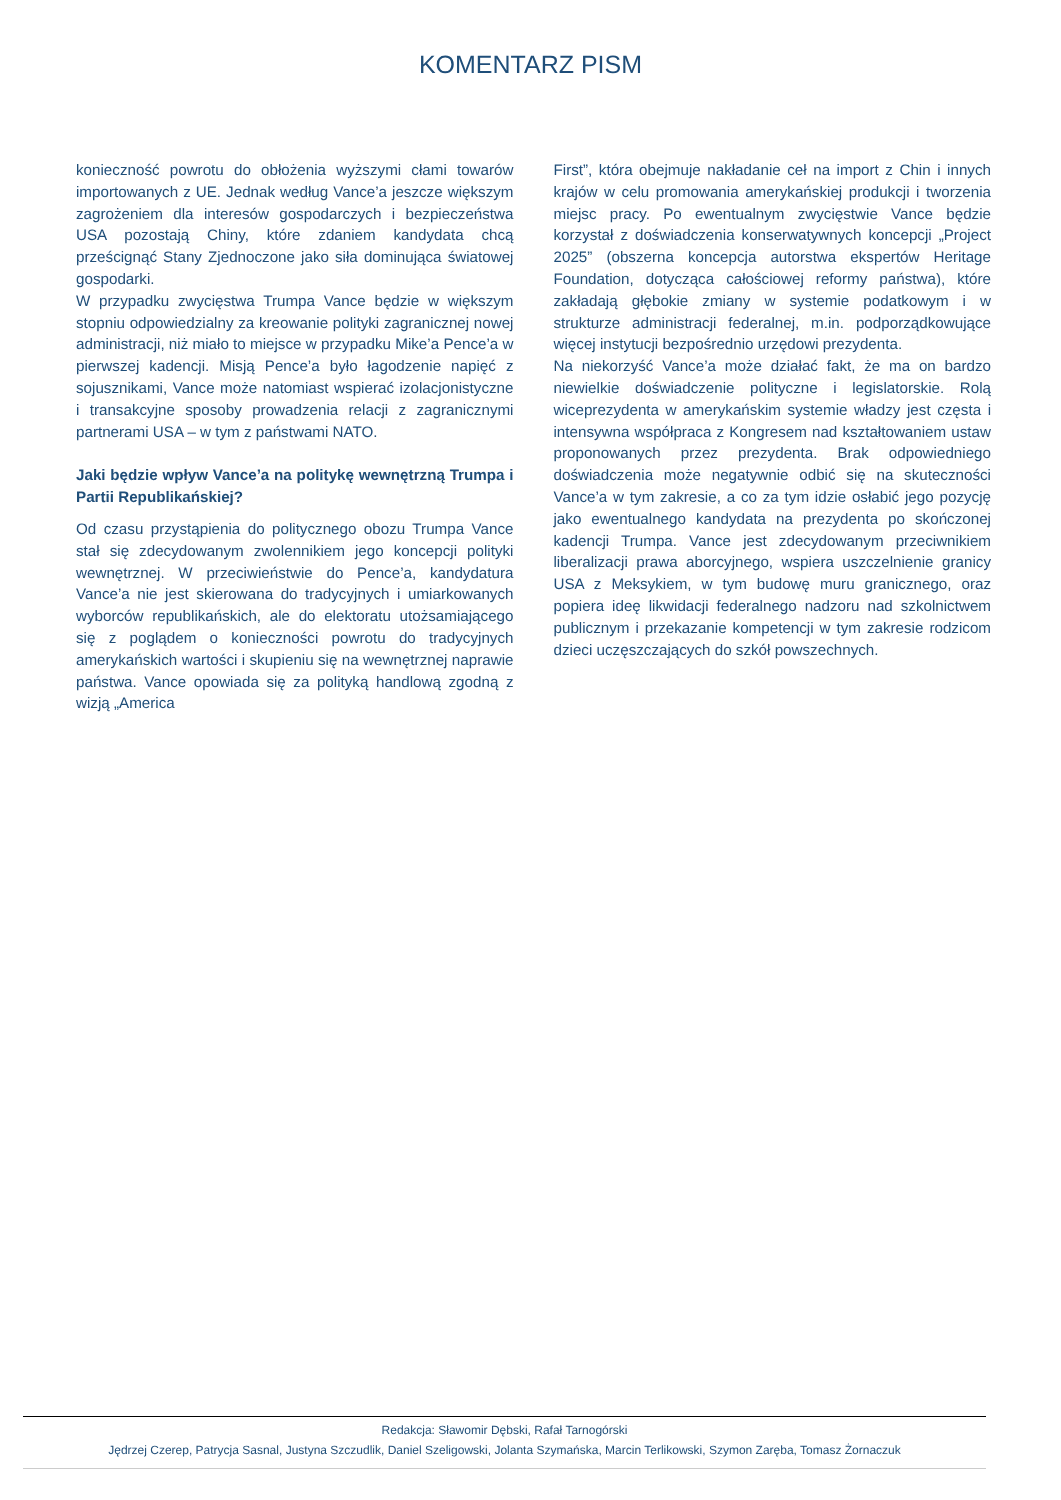KOMENTARZ PISM
konieczność powrotu do obłożenia wyższymi cłami towarów importowanych z UE. Jednak według Vance’a jeszcze większym zagrożeniem dla interesów gospodarczych i bezpieczeństwa USA pozostają Chiny, które zdaniem kandydata chcą prześcignąć Stany Zjednoczone jako siła dominująca światowej gospodarki.
W przypadku zwycięstwa Trumpa Vance będzie w większym stopniu odpowiedzialny za kreowanie polityki zagranicznej nowej administracji, niż miało to miejsce w przypadku Mike’a Pence’a w pierwszej kadencji. Misją Pence’a było łagodzenie napięć z sojusznikami, Vance może natomiast wspierać izolacjonistyczne i transakcyjne sposoby prowadzenia relacji z zagranicznymi partnerami USA – w tym z państwami NATO.
Jaki będzie wpływ Vance’a na politykę wewnętrzną Trumpa i Partii Republikańskiej?
Od czasu przystąpienia do politycznego obozu Trumpa Vance stał się zdecydowanym zwolennikiem jego koncepcji polityki wewnętrznej. W przeciwieństwie do Pence’a, kandydatura Vance’a nie jest skierowana do tradycyjnych i umiarkowanych wyborców republikańskich, ale do elektoratu utożsamiającego się z poglądem o konieczności powrotu do tradycyjnych amerykańskich wartości i skupieniu się na wewnętrznej naprawie państwa. Vance opowiada się za polityką handlową zgodną z wizją „America
First”, która obejmuje nakładanie ceł na import z Chin i innych krajów w celu promowania amerykańskiej produkcji i tworzenia miejsc pracy. Po ewentualnym zwycięstwie Vance będzie korzystał z doświadczenia konserwatywnych koncepcji „Project 2025” (obszerna koncepcja autorstwa ekspertów Heritage Foundation, dotycząca całościowej reformy państwa), które zakładają głębokie zmiany w systemie podatkowym i w strukturze administracji federalnej, m.in. podporządkowujące więcej instytucji bezpośrednio urzędowi prezydenta.
Na niekorzyść Vance’a może działać fakt, że ma on bardzo niewielkie doświadczenie polityczne i legislatorskie. Rolą wiceprezydenta w amerykańskim systemie władzy jest częsta i intensywna współpraca z Kongresem nad kształtowaniem ustaw proponowanych przez prezydenta. Brak odpowiedniego doświadczenia może negatywnie odbić się na skuteczności Vance’a w tym zakresie, a co za tym idzie osłabić jego pozycję jako ewentualnego kandydata na prezydenta po skończonej kadencji Trumpa. Vance jest zdecydowanym przeciwnikiem liberalizacji prawa aborcyjnego, wspiera uszczelnienie granicy USA z Meksykiem, w tym budowę muru granicznego, oraz popiera ideę likwidacji federalnego nadzoru nad szkolnictwem publicznym i przekazanie kompetencji w tym zakresie rodzicom dzieci uczęszczających do szkół powszechnych.
Redakcja: Sławomir Dębski, Rafał Tarnogórski
Jędrzej Czerep, Patrycja Sasnal, Justyna Szczudlik, Daniel Szeligowski, Jolanta Szymańska, Marcin Terlikowski, Szymon Zaręba, Tomasz Żornaczuk